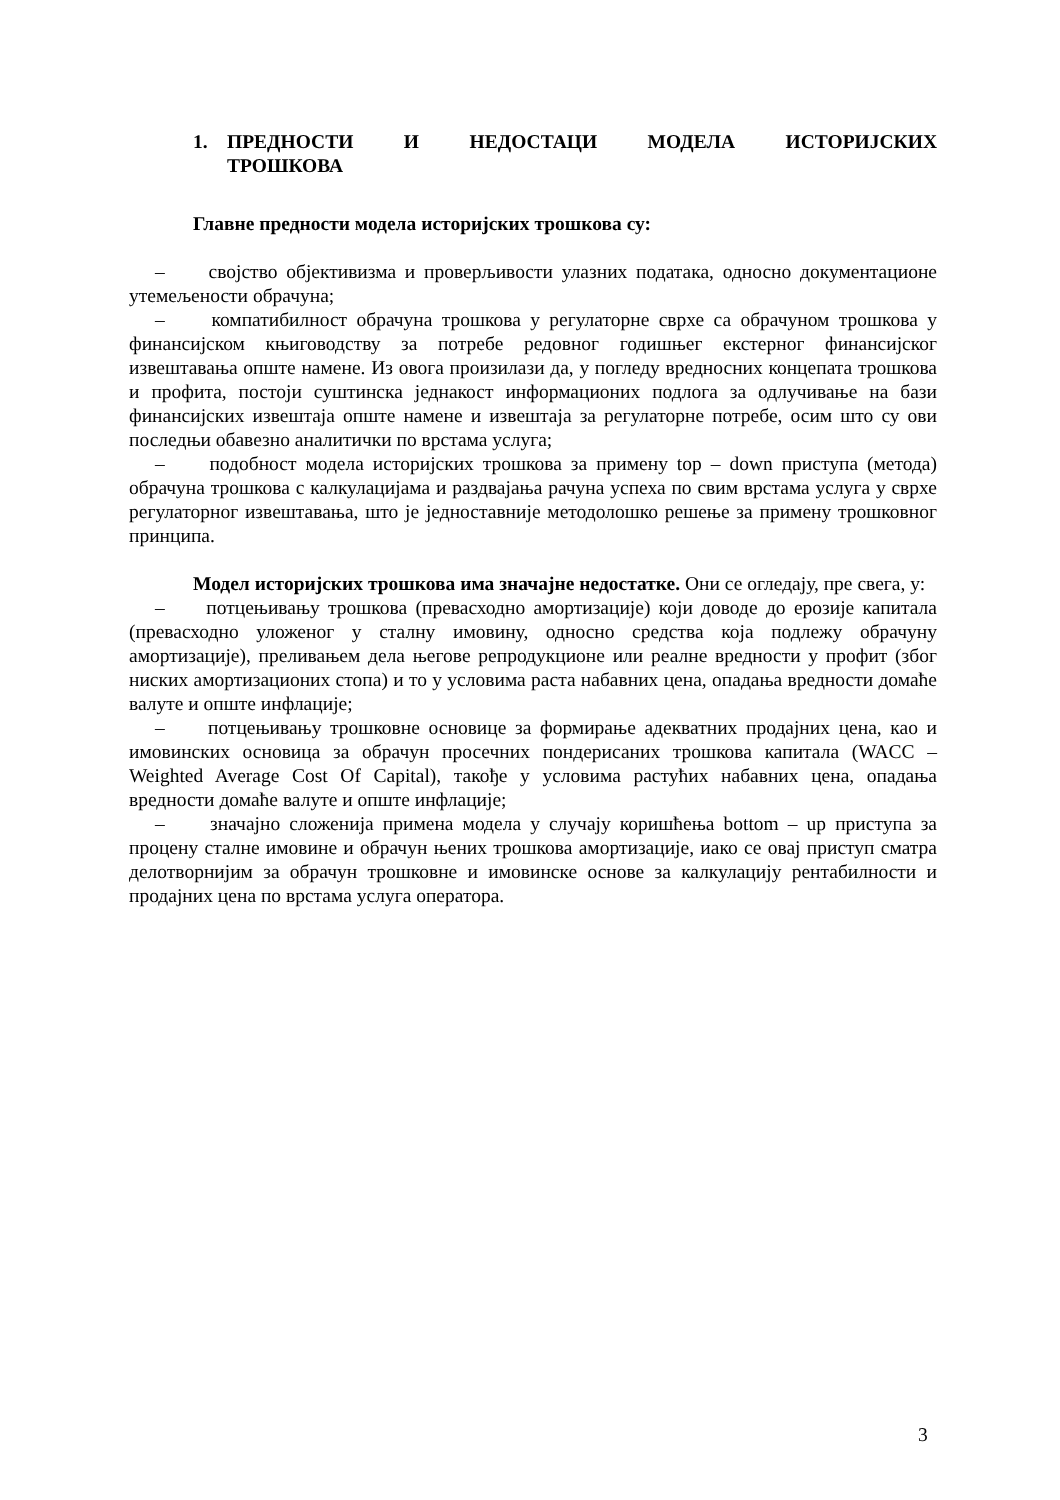1. ПРЕДНОСТИ И НЕДОСТАЦИ МОДЕЛА ИСТОРИЈСКИХ ТРОШКОВА
Главне предности модела историјских трошкова су:
– својство објективизма и проверљивости улазних података, односно документационе утемељености обрачуна;
– компатибилност обрачуна трошкова у регулаторне сврхе са обрачуном трошкова у финансијском књиговодству за потребе редовног годишњег екстерног финансијског извештавања опште намене. Из овога произилази да, у погледу вредносних концепата трошкова и профита, постоји суштинска једнакост информационих подлога за одлучивање на бази финансијских извештаја опште намене и извештаја за регулаторне потребе, осим што су ови последњи обавезно аналитички по врстама услуга;
– подобност модела историјских трошкова за примену top – down приступа (метода) обрачуна трошкова с калкулацијама и раздвајања рачуна успеха по свим врстама услуга у сврхе регулаторног извештавања, што је једноставније методолошко решење за примену трошковног принципа.
Модел историјских трошкова има значајне недостатке. Они се огледају, пре свега, у:
– потцењивању трошкова (превасходно амортизације) који доводе до ерозије капитала (превасходно уложеног у сталну имовину, односно средства која подлежу обрачуну амортизације), преливањем дела његове репродукционе или реалне вредности у профит (због ниских амортизационих стопа) и то у условима раста набавних цена, опадања вредности домаће валуте и опште инфлације;
– потцењивању трошковне основице за формирање адекватних продајних цена, као и имовинских основица за обрачун просечних пондерисаних трошкова капитала (WACC – Weighted Average Cost Of Capital), такође у условима растућих набавних цена, опадања вредности домаће валуте и опште инфлације;
– значајно сложенија примена модела у случају коришћења bottom – up приступа за процену сталне имовине и обрачун њених трошкова амортизације, иако се овај приступ сматра делотворнијим за обрачун трошковне и имовинске основе за калкулацију рентабилности и продајних цена по врстама услуга оператора.
3